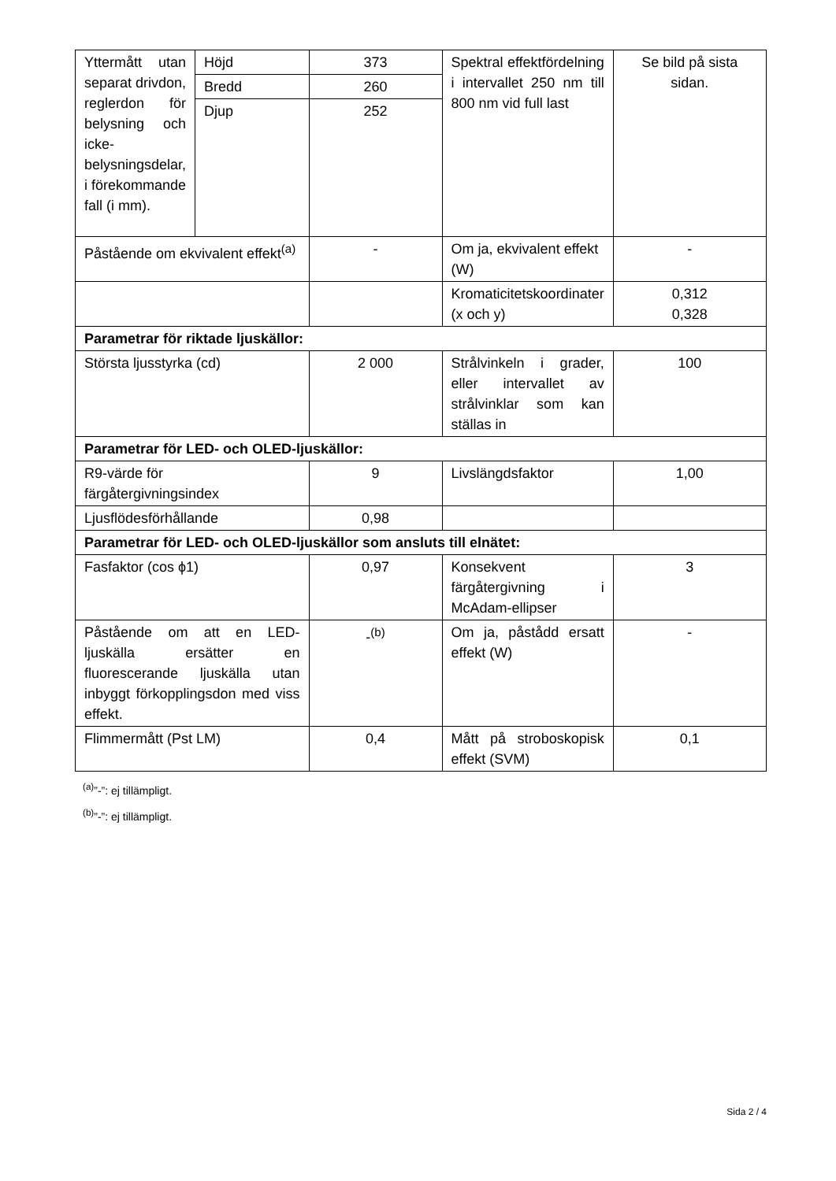| Yttermått utan separat drivdon, reglerdon för belysning och icke-belysningsdelar, i förekommande fall (i mm). | Höjd | 373 | Spektral effektfördelning i intervallet 250 nm till 800 nm vid full last | Se bild på sista sidan. |
| | Bredd | 260 | | |
| | Djup | 252 | | |
| Påstående om ekvivalent effekt<sup>(a)</sup> | | - | Om ja, ekvivalent effekt (W) | - |
| | | | Kromaticitetskoordinater (x och y) | 0,312 0,328 |
| Parametrar för riktade ljuskällor: | | | | |
| Största ljusstyrka (cd) | | 2 000 | Strålvinkeln i grader, eller intervallet av strålvinklar som kan ställas in | 100 |
| Parametrar för LED- och OLED-ljuskällor: | | | | |
| R9-värde för färgåtergivningsindex | | 9 | Livslängdsfaktor | 1,00 |
| Ljusflödesförhållande | | 0,98 | | |
| Parametrar för LED- och OLED-ljuskällor som ansluts till elnätet: | | | | |
| Fasfaktor (cos ϕ1) | | 0,97 | Konsekvent färgåtergivning i McAdam-ellipser | 3 |
| Påstående om att en LED-ljuskälla ersätter en fluorescerande ljuskälla utan inbyggt förkopplingsdon med viss effekt. | | -<sup>(b)</sup> | Om ja, påstådd ersatt effekt (W) | - |
| Flimmermått (Pst LM) | | 0,4 | Mått på stroboskopisk effekt (SVM) | 0,1 |
<sup>(a)</sup>”-”: ej tillämpligt.
<sup>(b)</sup>”-”: ej tillämpligt.
Sida 2 / 4